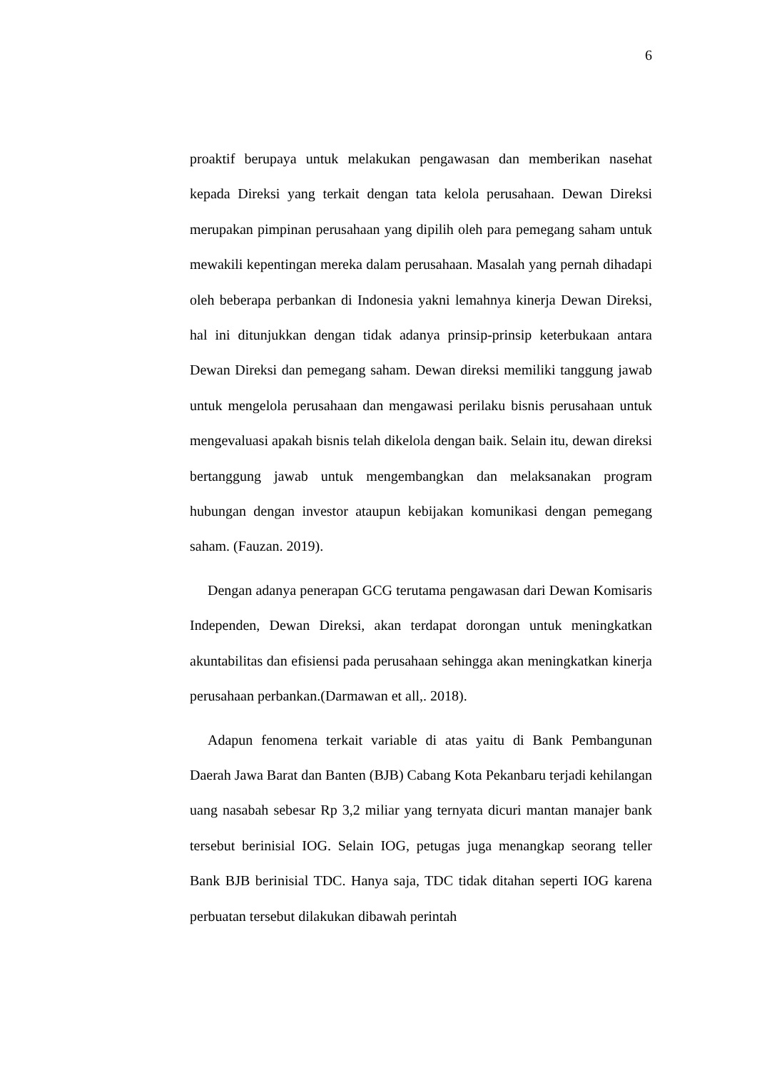6
proaktif berupaya untuk melakukan pengawasan dan memberikan nasehat kepada Direksi yang terkait dengan tata kelola perusahaan. Dewan Direksi merupakan pimpinan perusahaan yang dipilih oleh para pemegang saham untuk mewakili kepentingan mereka dalam perusahaan. Masalah yang pernah dihadapi oleh beberapa perbankan di Indonesia yakni lemahnya kinerja Dewan Direksi, hal ini ditunjukkan dengan tidak adanya prinsip-prinsip keterbukaan antara Dewan Direksi dan pemegang saham. Dewan direksi memiliki tanggung jawab untuk mengelola perusahaan dan mengawasi perilaku bisnis perusahaan untuk mengevaluasi apakah bisnis telah dikelola dengan baik. Selain itu, dewan direksi bertanggung jawab untuk mengembangkan dan melaksanakan program hubungan dengan investor ataupun kebijakan komunikasi dengan pemegang saham. (Fauzan. 2019).
Dengan adanya penerapan GCG terutama pengawasan dari Dewan Komisaris Independen, Dewan Direksi, akan terdapat dorongan untuk meningkatkan akuntabilitas dan efisiensi pada perusahaan sehingga akan meningkatkan kinerja perusahaan perbankan.(Darmawan et all,. 2018).
Adapun fenomena terkait variable di atas yaitu di Bank Pembangunan Daerah Jawa Barat dan Banten (BJB) Cabang Kota Pekanbaru terjadi kehilangan uang nasabah sebesar Rp 3,2 miliar yang ternyata dicuri mantan manajer bank tersebut berinisial IOG. Selain IOG, petugas juga menangkap seorang teller Bank BJB berinisial TDC. Hanya saja, TDC tidak ditahan seperti IOG karena perbuatan tersebut dilakukan dibawah perintah